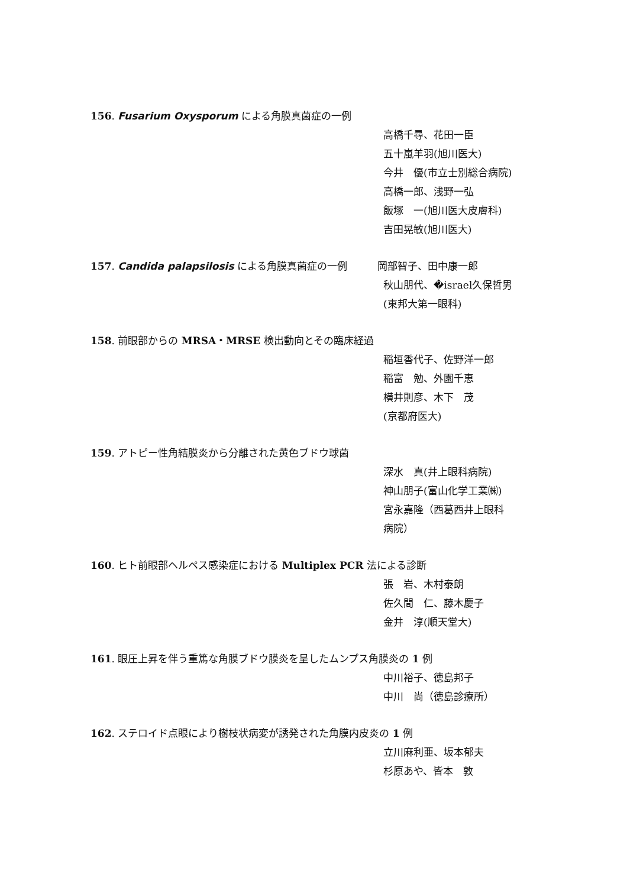156. Fusarium Oxysporum による角膜真菌症の一例
高橋千尋、花田一臣
五十嵐羊羽(旭川医大)
今井　優(市立士別総合病院)
高橋一郎、浅野一弘
飯塚　一(旭川医大皮膚科)
吉田晃敏(旭川医大)
157. Candida palapsilosis による角膜真菌症の一例　　　岡部智子、田中康一郎
秋山朋代、�israel久保哲男
(東邦大第一眼科)
158. 前眼部からの MRSA・MRSE 検出動向とその臨床経過
稲垣香代子、佐野洋一郎
稲富　勉、外園千恵
横井則彦、木下　茂
(京都府医大)
159. アトピー性角結膜炎から分離された黄色ブドウ球菌
深水　真(井上眼科病院)
神山朋子(富山化学工業㈱)
宮永嘉隆（西葛西井上眼科
病院）
160. ヒト前眼部ヘルペス感染症における Multiplex PCR 法による診断
張　岩、木村泰朗
佐久間　仁、藤木慶子
金井　淳(順天堂大)
161. 眼圧上昇を伴う重篤な角膜ブドウ膜炎を呈したムンプス角膜炎の 1 例
中川裕子、徳島邦子
中川　尚（徳島診療所）
162. ステロイド点眼により樹枝状病変が誘発された角膜内皮炎の 1 例
立川麻利亜、坂本郁夫
杉原あや、皆本　敦